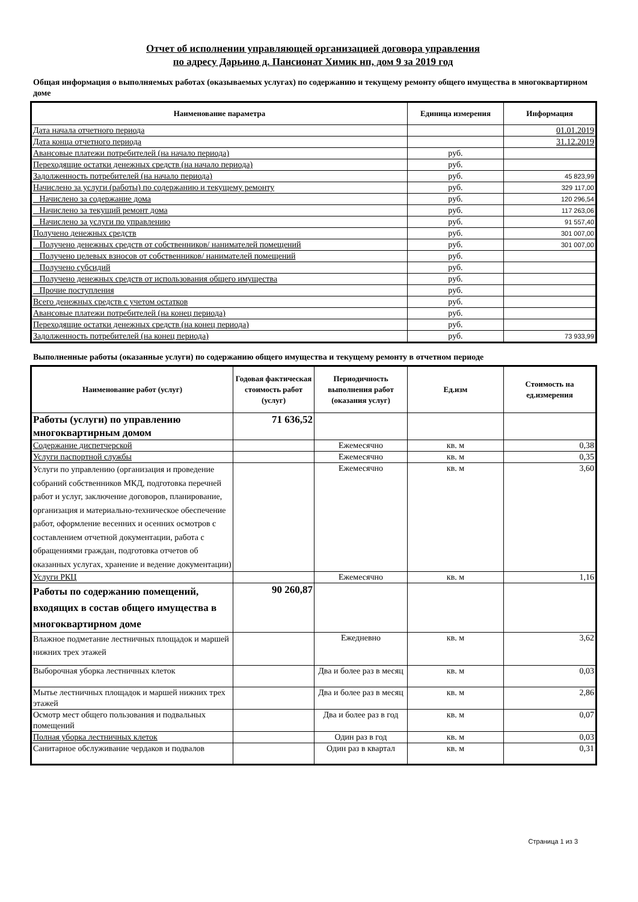Отчет об исполнении управляющей организацией договора управления
по адресу Дарьино д. Пансионат Химик нп, дом 9 за 2019 год
Общая информация о выполняемых работах (оказываемых услугах) по содержанию и текущему ремонту общего имущества в многоквартирном доме
| Наименование параметра | Единица измерения | Информация |
| --- | --- | --- |
| Дата начала отчетного периода | | 01.01.2019 |
| Дата конца отчетного периода | | 31.12.2019 |
| Авансовые платежи потребителей (на начало периода) | руб. | |
| Переходящие остатки денежных средств (на начало периода) | руб. | |
| Задолженность потребителей (на начало периода) | руб. | 45 823,99 |
| Начислено за услуги (работы) по содержанию и текущему ремонту | руб. | 329 117,00 |
| Начислено за содержание дома | руб. | 120 296,54 |
| Начислено за текущий ремонт дома | руб. | 117 263,06 |
| Начислено за услуги по управлению | руб. | 91 557,40 |
| Получено денежных средств | руб. | 301 007,00 |
| Получено денежных средств от собственников/ нанимателей помещений | руб. | 301 007,00 |
| Получено целевых взносов от собственников/ нанимателей помещений | руб. | |
| Получено субсидий | руб. | |
| Получено денежных средств от использования общего имущества | руб. | |
| Прочие поступления | руб. | |
| Всего денежных средств с учетом остатков | руб. | |
| Авансовые платежи потребителей (на конец периода) | руб. | |
| Переходящие остатки денежных средств (на конец периода) | руб. | |
| Задолженность потребителей (на конец периода) | руб. | 73 933,99 |
Выполненные работы (оказанные услуги) по содержанию общего имущества и текущему ремонту в отчетном периоде
| Наименование работ (услуг) | Годовая фактическая стоимость работ (услуг) | Периодичность выполнения работ (оказания услуг) | Ед.изм | Стоимость на ед.измерения |
| --- | --- | --- | --- | --- |
| Работы (услуги) по управлению многоквартирным домом | 71 636,52 | | | |
| Содержание диспетчерской | | Ежемесячно | кв. м | 0,38 |
| Услуги паспортной службы | | Ежемесячно | кв. м | 0,35 |
| Услуги по управлению (организация и проведение собраний собственников МКД, подготовка перечней работ и услуг, заключение договоров, планирование, организация и материально-техническое обеспечение работ, оформление весенних и осенних осмотров с составлением отчетной документации, работа с обращениями граждан, подготовка отчетов об оказанных услугах, хранение и ведение документации) | | Ежемесячно | кв. м | 3,60 |
| Услуги РКЦ | | Ежемесячно | кв. м | 1,16 |
| Работы по содержанию помещений, входящих в состав общего имущества в многоквартирном доме | 90 260,87 | | | |
| Влажное подметание лестничных площадок и маршей нижних трех этажей | | Ежедневно | кв. м | 3,62 |
| Выборочная уборка лестничных клеток | | Два и более раз в месяц | кв. м | 0,03 |
| Мытье лестничных площадок и маршей нижних трех этажей | | Два и более раз в месяц | кв. м | 2,86 |
| Осмотр мест общего пользования и подвальных помещений | | Два и более раз в год | кв. м | 0,07 |
| Полная уборка лестничных клеток | | Один раз в год | кв. м | 0,03 |
| Санитарное обслуживание чердаков и подвалов | | Один раз в квартал | кв. м | 0,31 |
Страница 1 из 3